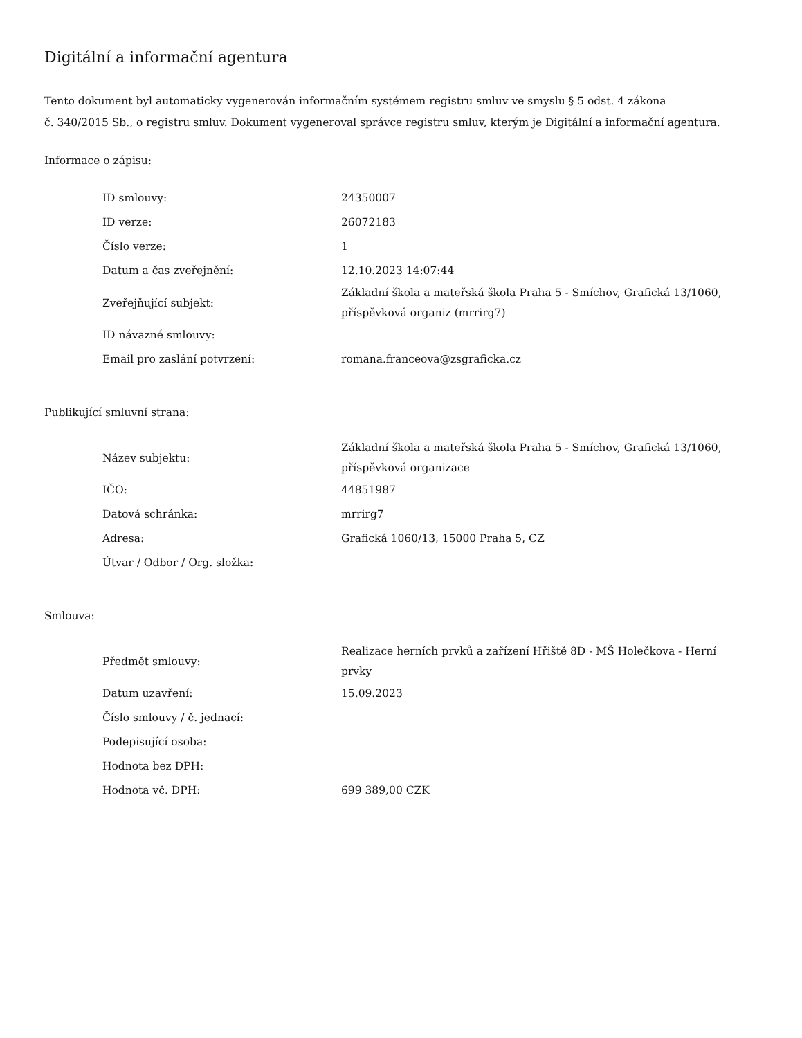Digitální a informační agentura
Tento dokument byl automaticky vygenerován informačním systémem registru smluv ve smyslu § 5 odst. 4 zákona
č. 340/2015 Sb., o registru smluv. Dokument vygeneroval správce registru smluv, kterým je Digitální a informační agentura.
Informace o zápisu:
| ID smlouvy: | 24350007 |
| ID verze: | 26072183 |
| Číslo verze: | 1 |
| Datum a čas zveřejnění: | 12.10.2023 14:07:44 |
| Zveřejňující subjekt: | Základní škola a mateřská škola Praha 5 - Smíchov, Grafická 13/1060, příspěvková organiz (mrrirg7) |
| ID návazné smlouvy: | |
| Email pro zaslání potvrzení: | romana.franceova@zsgraficka.cz |
Publikující smluvní strana:
| Název subjektu: | Základní škola a mateřská škola Praha 5 - Smíchov, Grafická 13/1060, příspěvková organizace |
| IČO: | 44851987 |
| Datová schránka: | mrrirg7 |
| Adresa: | Grafická 1060/13, 15000 Praha 5, CZ |
| Útvar / Odbor / Org. složka: | |
Smlouva:
| Předmět smlouvy: | Realizace herních prvků a zařízení Hřiště 8D - MŠ Holečkova - Herní prvky |
| Datum uzavření: | 15.09.2023 |
| Číslo smlouvy / č. jednací: | |
| Podepisující osoba: | |
| Hodnota bez DPH: | |
| Hodnota vč. DPH: | 699 389,00 CZK |